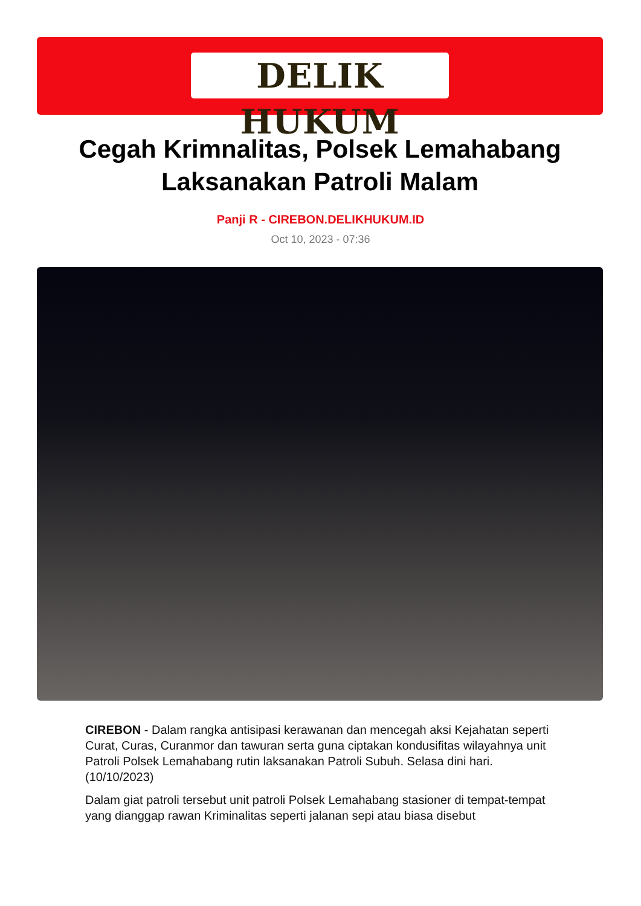DELIK HUKUM
Cegah Krimnalitas, Polsek Lemahabang Laksanakan Patroli Malam
Panji R - CIREBON.DELIKHUKUM.ID
Oct 10, 2023 - 07:36
CIREBON - Dalam rangka antisipasi kerawanan dan mencegah aksi Kejahatan seperti Curat, Curas, Curanmor dan tawuran serta guna ciptakan kondusifitas wilayahnya unit Patroli Polsek Lemahabang rutin laksanakan Patroli Subuh. Selasa dini hari. (10/10/2023)
Dalam giat patroli tersebut unit patroli Polsek Lemahabang stasioner di tempat-tempat yang dianggap rawan Kriminalitas seperti jalanan sepi atau biasa disebut